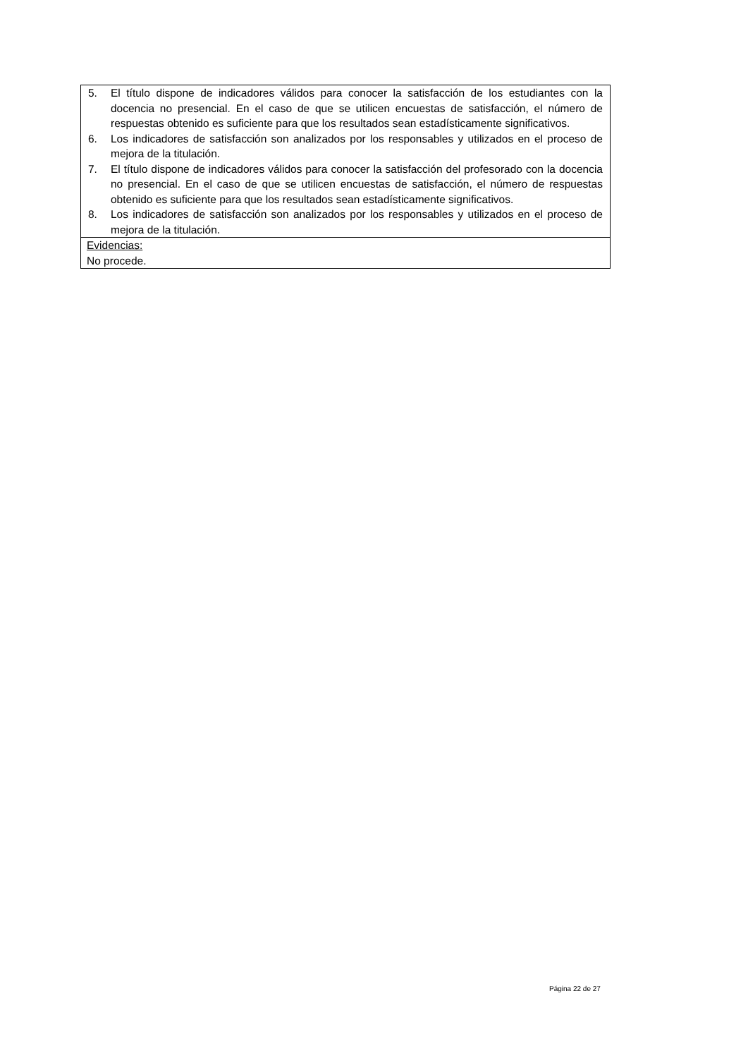5. El título dispone de indicadores válidos para conocer la satisfacción de los estudiantes con la docencia no presencial. En el caso de que se utilicen encuestas de satisfacción, el número de respuestas obtenido es suficiente para que los resultados sean estadísticamente significativos.
6. Los indicadores de satisfacción son analizados por los responsables y utilizados en el proceso de mejora de la titulación.
7. El título dispone de indicadores válidos para conocer la satisfacción del profesorado con la docencia no presencial. En el caso de que se utilicen encuestas de satisfacción, el número de respuestas obtenido es suficiente para que los resultados sean estadísticamente significativos.
8. Los indicadores de satisfacción son analizados por los responsables y utilizados en el proceso de mejora de la titulación.
Evidencias:
No procede.
Página 22 de 27